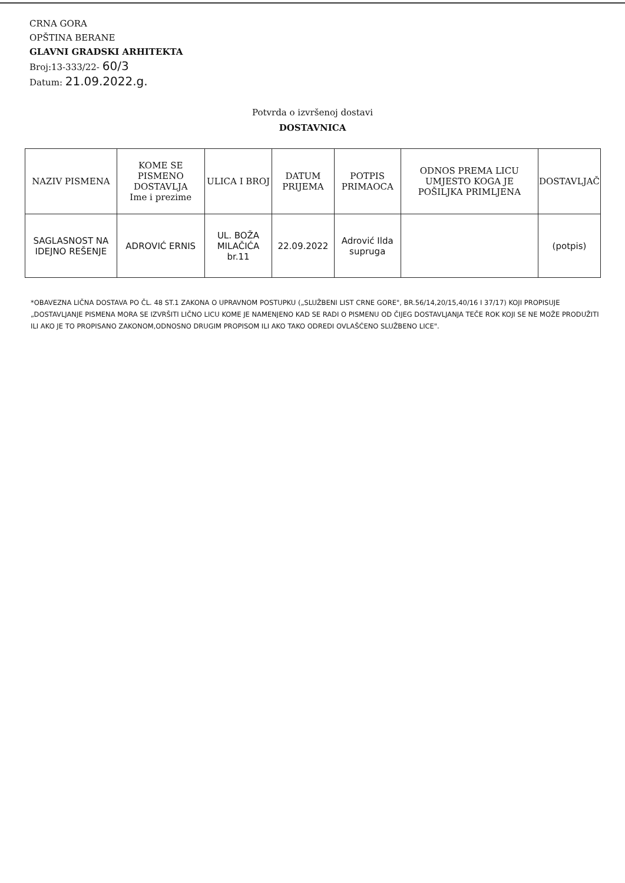CRNA GORA
OPŠTINA BERANE
GLAVNI GRADSKI ARHITEKTA
Broj:13-333/22- 60/3
Datum: 21.09.2022.g.
Potvrda o izvršenoj dostavi
DOSTAVNICA
| NAZIV PISMENA | KOME SE PISMENO DOSTAVLJA Ime i prezime | ULICA I BROJ | DATUM PRIJEMA | POTPIS PRIMAOCA | ODNOS PREMA LICU UMJESTO KOGA JE POŠILJKA PRIMLJENA | DOSTAVLJAČ |
| --- | --- | --- | --- | --- | --- | --- |
| SAGLASNOST NA IDEJNO REŠENJE | ADROVIĆ ERNIS | UL. BOŽA MILAČIĆA br.11 | 22.09.2022 | Adrović Ilda supruga | | (potpis) |
*OBAVEZNA LIČNA DOSTAVA PO ČL. 48 ST.1 ZAKONA O UPRAVNOM POSTUPKU („SLUŽBENI LIST CRNE GORE", BR.56/14,20/15,40/16 I 37/17) KOJI PROPISUJE „DOSTAVLJANJE PISMENA MORA SE IZVRŠITI LIČNO LICU KOME JE NAMENJENO KAD SE RADI O PISMENU OD ČIJEG DOSTAVLJANJA TEČE ROK KOJI SE NE MOŽE PRODUŽITI ILI AKO JE TO PROPISANO ZAKONOM,ODNOSNO DRUGIM PROPISOM ILI AKO TAKO ODREDI OVLAŠĆENO SLUŽBENO LICE".